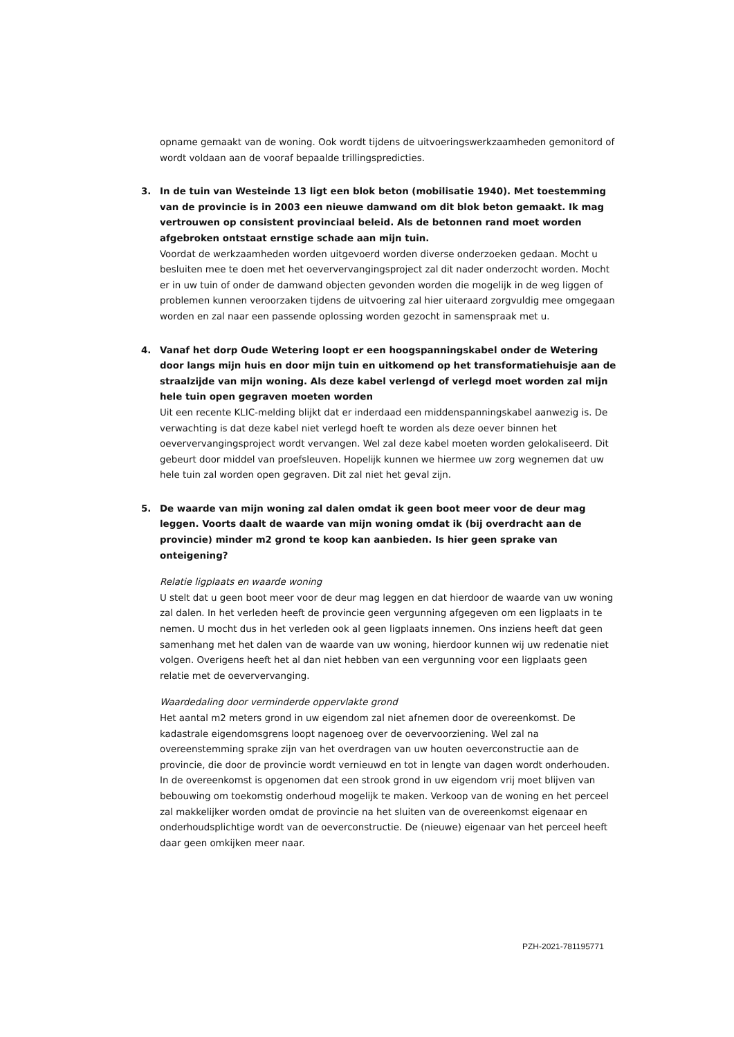opname gemaakt van de woning. Ook wordt tijdens de uitvoeringswerkzaamheden gemonitord of wordt voldaan aan de vooraf bepaalde trillingspredicties.
3.
In de tuin van Westeinde 13 ligt een blok beton (mobilisatie 1940). Met toestemming van de provincie is in 2003 een nieuwe damwand om dit blok beton gemaakt. Ik mag vertrouwen op consistent provinciaal beleid. Als de betonnen rand moet worden afgebroken ontstaat ernstige schade aan mijn tuin.
Voordat de werkzaamheden worden uitgevoerd worden diverse onderzoeken gedaan. Mocht u besluiten mee te doen met het oeververvangingsproject zal dit nader onderzocht worden. Mocht er in uw tuin of onder de damwand objecten gevonden worden die mogelijk in de weg liggen of problemen kunnen veroorzaken tijdens de uitvoering zal hier uiteraard zorgvuldig mee omgegaan worden en zal naar een passende oplossing worden gezocht in samenspraak met u.
4.
Vanaf het dorp Oude Wetering loopt er een hoogspanningskabel onder de Wetering door langs mijn huis en door mijn tuin en uitkomend op het transformatiehuisje aan de straalzijde van mijn woning. Als deze kabel verlengd of verlegd moet worden zal mijn hele tuin open gegraven moeten worden
Uit een recente KLIC-melding blijkt dat er inderdaad een middenspanningskabel aanwezig is. De verwachting is dat deze kabel niet verlegd hoeft te worden als deze oever binnen het oeververvangingsproject wordt vervangen. Wel zal deze kabel moeten worden gelokaliseerd. Dit gebeurt door middel van proefsleuven. Hopelijk kunnen we hiermee uw zorg wegnemen dat uw hele tuin zal worden open gegraven. Dit zal niet het geval zijn.
5.
De waarde van mijn woning zal dalen omdat ik geen boot meer voor de deur mag leggen. Voorts daalt de waarde van mijn woning omdat ik (bij overdracht aan de provincie) minder m2 grond te koop kan aanbieden. Is hier geen sprake van onteigening?
Relatie ligplaats en waarde woning
U stelt dat u geen boot meer voor de deur mag leggen en dat hierdoor de waarde van uw woning zal dalen. In het verleden heeft de provincie geen vergunning afgegeven om een ligplaats in te nemen. U mocht dus in het verleden ook al geen ligplaats innemen. Ons inziens heeft dat geen samenhang met het dalen van de waarde van uw woning, hierdoor kunnen wij uw redenatie niet volgen. Overigens heeft het al dan niet hebben van een vergunning voor een ligplaats geen relatie met de oeververvanging.
Waardedaling door verminderde oppervlakte grond
Het aantal m2 meters grond in uw eigendom zal niet afnemen door de overeenkomst. De kadastrale eigendomsgrens loopt nagenoeg over de oevervoorziening. Wel zal na overeenstemming sprake zijn van het overdragen van uw houten oeverconstructie aan de provincie, die door de provincie wordt vernieuwd en tot in lengte van dagen wordt onderhouden. In de overeenkomst is opgenomen dat een strook grond in uw eigendom vrij moet blijven van bebouwing om toekomstig onderhoud mogelijk te maken. Verkoop van de woning en het perceel zal makkelijker worden omdat de provincie na het sluiten van de overeenkomst eigenaar en onderhoudsplichtige wordt van de oeverconstructie. De (nieuwe) eigenaar van het perceel heeft daar geen omkijken meer naar.
PZH-2021-781195771